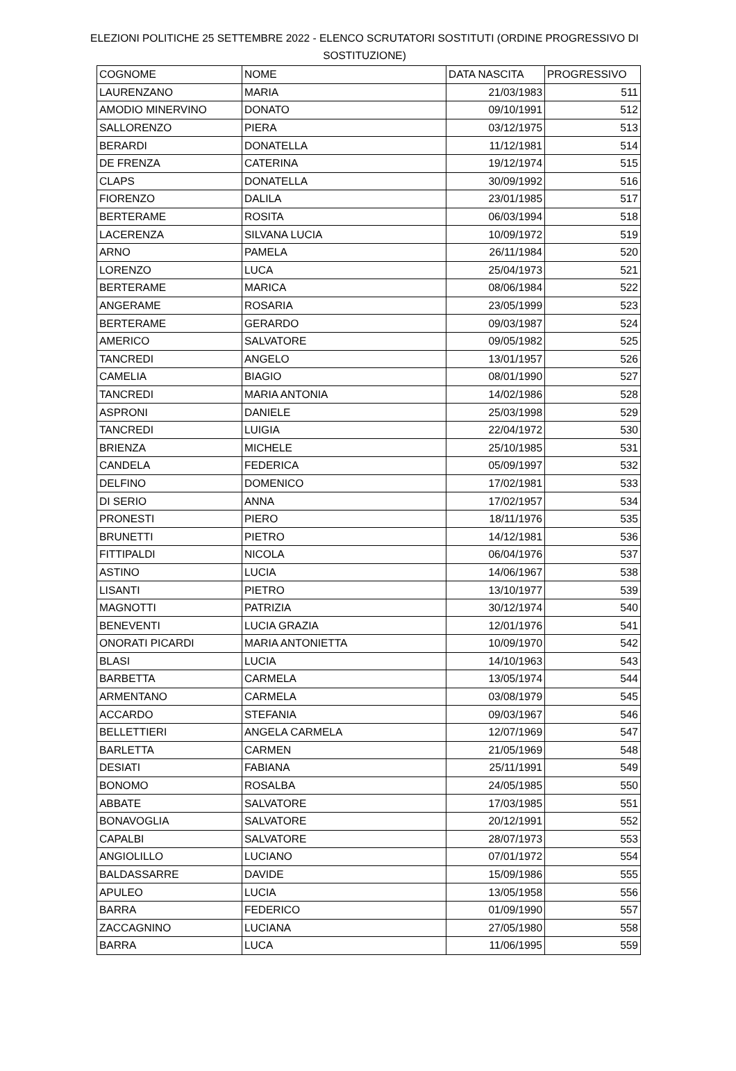ELEZIONI POLITICHE 25 SETTEMBRE 2022 - ELENCO SCRUTATORI SOSTITUTI (ORDINE PROGRESSIVO DI SOSTITUZIONE)
| COGNOME | NOME | DATA NASCITA | PROGRESSIVO |
| LAURENZANO | MARIA | 21/03/1983 | 511 |
| AMODIO MINERVINO | DONATO | 09/10/1991 | 512 |
| SALLORENZO | PIERA | 03/12/1975 | 513 |
| BERARDI | DONATELLA | 11/12/1981 | 514 |
| DE FRENZA | CATERINA | 19/12/1974 | 515 |
| CLAPS | DONATELLA | 30/09/1992 | 516 |
| FIORENZO | DALILA | 23/01/1985 | 517 |
| BERTERAME | ROSITA | 06/03/1994 | 518 |
| LACERENZA | SILVANA LUCIA | 10/09/1972 | 519 |
| ARNO | PAMELA | 26/11/1984 | 520 |
| LORENZO | LUCA | 25/04/1973 | 521 |
| BERTERAME | MARICA | 08/06/1984 | 522 |
| ANGERAME | ROSARIA | 23/05/1999 | 523 |
| BERTERAME | GERARDO | 09/03/1987 | 524 |
| AMERICO | SALVATORE | 09/05/1982 | 525 |
| TANCREDI | ANGELO | 13/01/1957 | 526 |
| CAMELIA | BIAGIO | 08/01/1990 | 527 |
| TANCREDI | MARIA ANTONIA | 14/02/1986 | 528 |
| ASPRONI | DANIELE | 25/03/1998 | 529 |
| TANCREDI | LUIGIA | 22/04/1972 | 530 |
| BRIENZA | MICHELE | 25/10/1985 | 531 |
| CANDELA | FEDERICA | 05/09/1997 | 532 |
| DELFINO | DOMENICO | 17/02/1981 | 533 |
| DI SERIO | ANNA | 17/02/1957 | 534 |
| PRONESTI | PIERO | 18/11/1976 | 535 |
| BRUNETTI | PIETRO | 14/12/1981 | 536 |
| FITTIPALDI | NICOLA | 06/04/1976 | 537 |
| ASTINO | LUCIA | 14/06/1967 | 538 |
| LISANTI | PIETRO | 13/10/1977 | 539 |
| MAGNOTTI | PATRIZIA | 30/12/1974 | 540 |
| BENEVENTI | LUCIA GRAZIA | 12/01/1976 | 541 |
| ONORATI PICARDI | MARIA ANTONIETTA | 10/09/1970 | 542 |
| BLASI | LUCIA | 14/10/1963 | 543 |
| BARBETTA | CARMELA | 13/05/1974 | 544 |
| ARMENTANO | CARMELA | 03/08/1979 | 545 |
| ACCARDO | STEFANIA | 09/03/1967 | 546 |
| BELLETTIERI | ANGELA CARMELA | 12/07/1969 | 547 |
| BARLETTA | CARMEN | 21/05/1969 | 548 |
| DESIATI | FABIANA | 25/11/1991 | 549 |
| BONOMO | ROSALBA | 24/05/1985 | 550 |
| ABBATE | SALVATORE | 17/03/1985 | 551 |
| BONAVOGLIA | SALVATORE | 20/12/1991 | 552 |
| CAPALBI | SALVATORE | 28/07/1973 | 553 |
| ANGIOLILLO | LUCIANO | 07/01/1972 | 554 |
| BALDASSARRE | DAVIDE | 15/09/1986 | 555 |
| APULEO | LUCIA | 13/05/1958 | 556 |
| BARRA | FEDERICO | 01/09/1990 | 557 |
| ZACCAGNINO | LUCIANA | 27/05/1980 | 558 |
| BARRA | LUCA | 11/06/1995 | 559 |